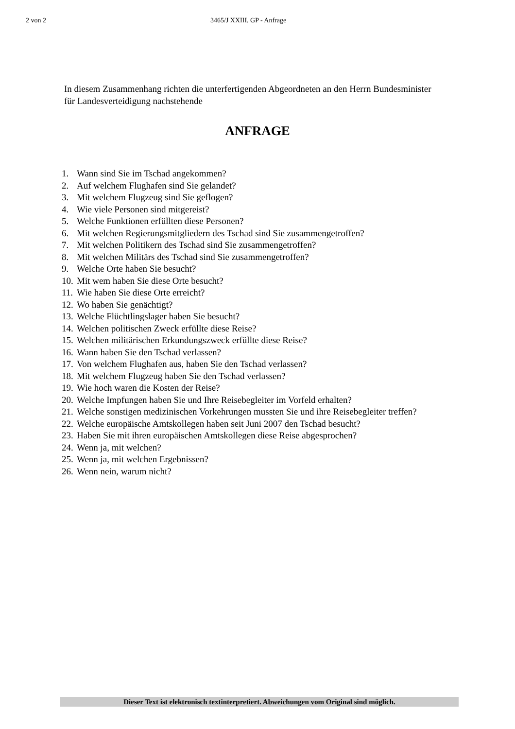2 von 2 3465/J XXIII. GP - Anfrage
In diesem Zusammenhang richten die unterfertigenden Abgeordneten an den Herrn Bundesminister für Landesverteidigung nachstehende
ANFRAGE
1. Wann sind Sie im Tschad angekommen?
2. Auf welchem Flughafen sind Sie gelandet?
3. Mit welchem Flugzeug sind Sie geflogen?
4. Wie viele Personen sind mitgereist?
5. Welche Funktionen erfüllten diese Personen?
6. Mit welchen Regierungsmitgliedern des Tschad sind Sie zusammengetroffen?
7. Mit welchen Politikern des Tschad sind Sie zusammengetroffen?
8. Mit welchen Militärs des Tschad sind Sie zusammengetroffen?
9. Welche Orte haben Sie besucht?
10. Mit wem haben Sie diese Orte besucht?
11. Wie haben Sie diese Orte erreicht?
12. Wo haben Sie genächtigt?
13. Welche Flüchtlingslager haben Sie besucht?
14. Welchen politischen Zweck erfüllte diese Reise?
15. Welchen militärischen Erkundungszweck erfüllte diese Reise?
16. Wann haben Sie den Tschad verlassen?
17. Von welchem Flughafen aus, haben Sie den Tschad verlassen?
18. Mit welchem Flugzeug haben Sie den Tschad verlassen?
19. Wie hoch waren die Kosten der Reise?
20. Welche Impfungen haben Sie und Ihre Reisebegleiter im Vorfeld erhalten?
21. Welche sonstigen medizinischen Vorkehrungen mussten Sie und ihre Reisebegleiter treffen?
22. Welche europäische Amtskollegen haben seit Juni 2007 den Tschad besucht?
23. Haben Sie mit ihren europäischen Amtskollegen diese Reise abgesprochen?
24. Wenn ja, mit welchen?
25. Wenn ja, mit welchen Ergebnissen?
26. Wenn nein, warum nicht?
Dieser Text ist elektronisch textinterpretiert. Abweichungen vom Original sind möglich.